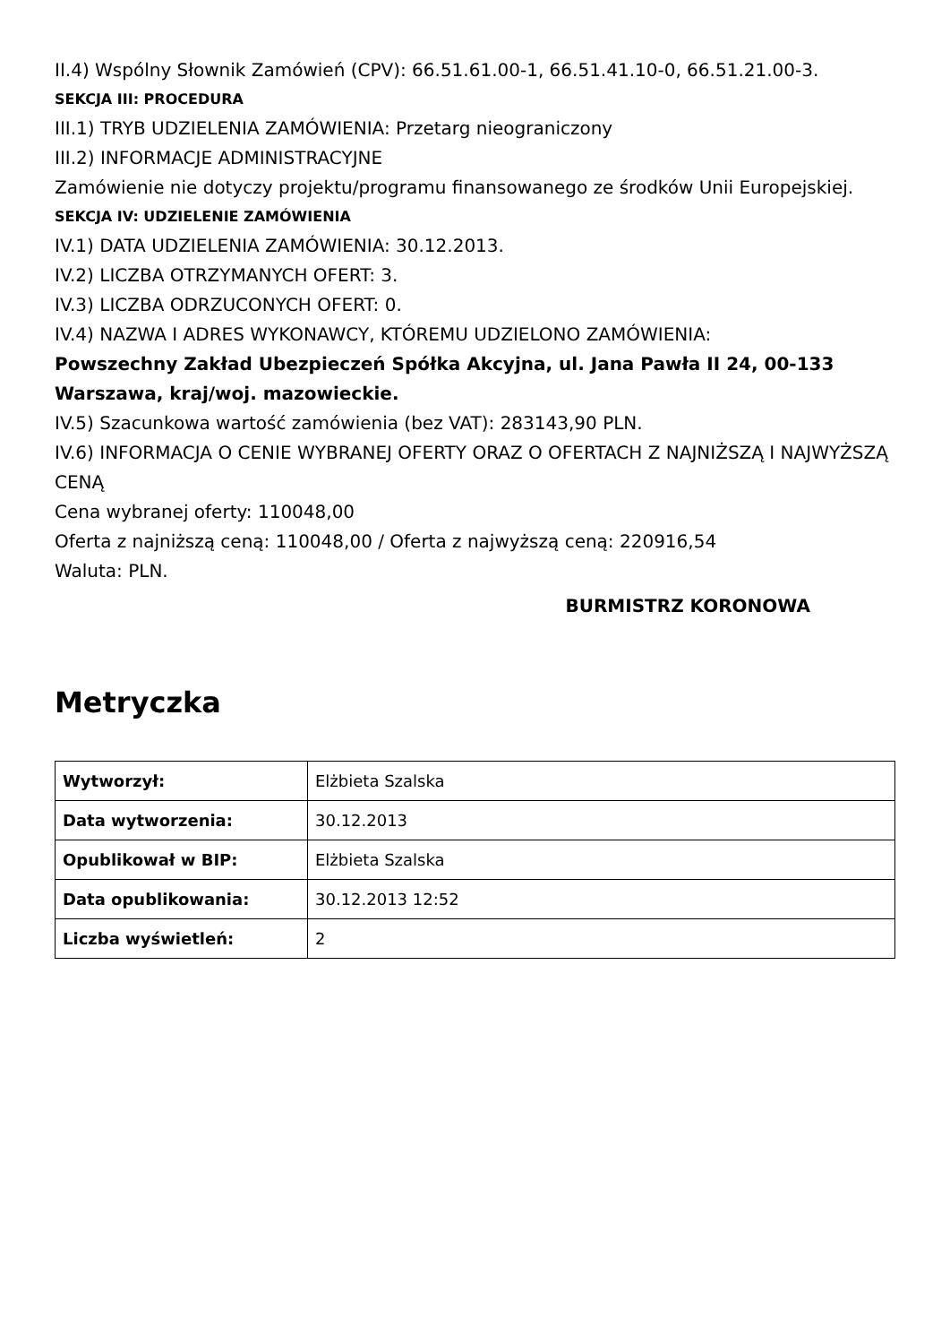II.4) Wspólny Słownik Zamówień (CPV): 66.51.61.00-1, 66.51.41.10-0, 66.51.21.00-3.
SEKCJA III: PROCEDURA
III.1) TRYB UDZIELENIA ZAMÓWIENIA: Przetarg nieograniczony
III.2) INFORMACJE ADMINISTRACYJNE
Zamówienie nie dotyczy projektu/programu finansowanego ze środków Unii Europejskiej.
SEKCJA IV: UDZIELENIE ZAMÓWIENIA
IV.1) DATA UDZIELENIA ZAMÓWIENIA: 30.12.2013.
IV.2) LICZBA OTRZYMANYCH OFERT: 3.
IV.3) LICZBA ODRZUCONYCH OFERT: 0.
IV.4) NAZWA I ADRES WYKONAWCY, KTÓREMU UDZIELONO ZAMÓWIENIA:
Powszechny Zakład Ubezpieczeń Spółka Akcyjna, ul. Jana Pawła II 24, 00-133 Warszawa, kraj/woj. mazowieckie.
IV.5) Szacunkowa wartość zamówienia (bez VAT): 283143,90 PLN.
IV.6) INFORMACJA O CENIE WYBRANEJ OFERTY ORAZ O OFERTACH Z NAJNIŻSZĄ I NAJWYŻSZĄ CENĄ
Cena wybranej oferty: 110048,00
Oferta z najniższą ceną: 110048,00 / Oferta z najwyższą ceną: 220916,54
Waluta: PLN.
BURMISTRZ KORONOWA
Metryczka
| Wytworzył: | Elżbieta Szalska |
| Data wytworzenia: | 30.12.2013 |
| Opublikował w BIP: | Elżbieta Szalska |
| Data opublikowania: | 30.12.2013 12:52 |
| Liczba wyświetleń: | 2 |